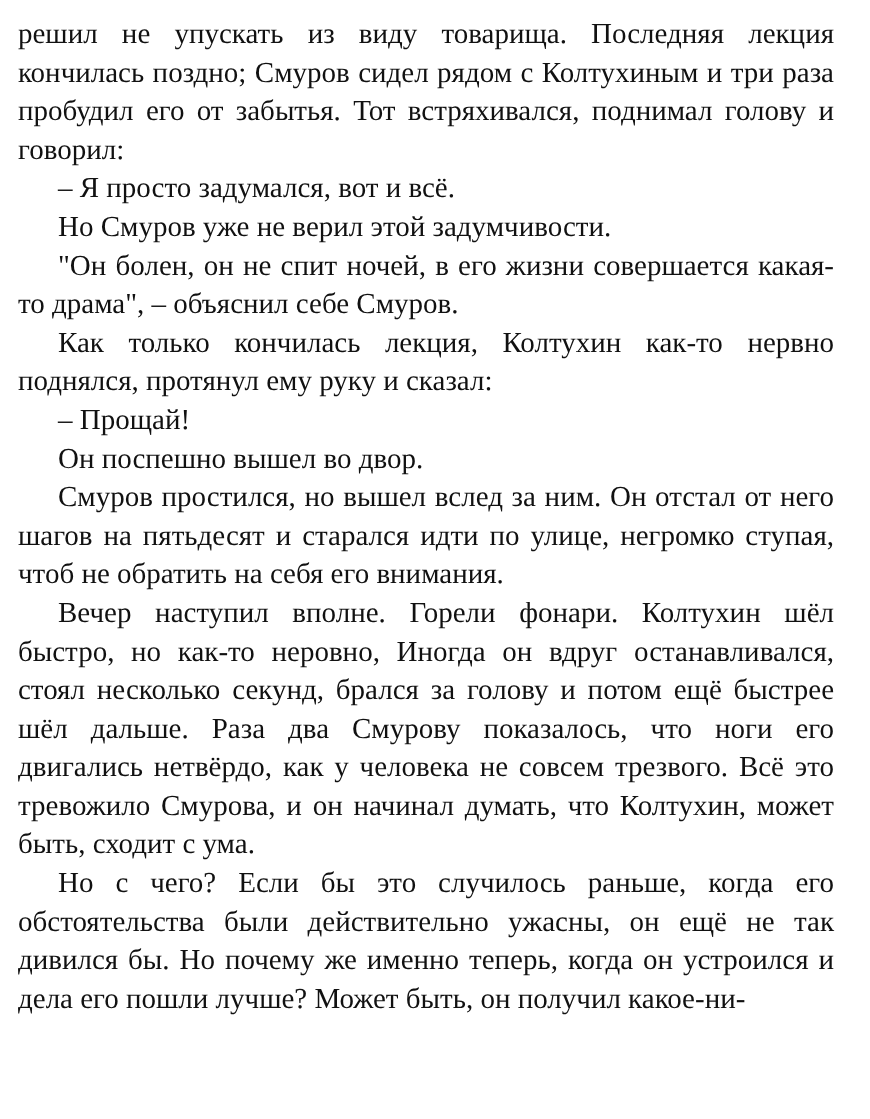решил не упускать из виду товарища. Последняя лекция кончилась поздно; Смуров сидел рядом с Колтухиным и три раза пробудил его от забытья. Тот встряхивался, поднимал голову и говорил:
– Я просто задумался, вот и всё.
Но Смуров уже не верил этой задумчивости.
"Он болен, он не спит ночей, в его жизни совершается какая-то драма", – объяснил себе Смуров.
Как только кончилась лекция, Колтухин как-то нервно поднялся, протянул ему руку и сказал:
– Прощай!
Он поспешно вышел во двор.
Смуров простился, но вышел вслед за ним. Он отстал от него шагов на пятьдесят и старался идти по улице, негромко ступая, чтоб не обратить на себя его внимания.
Вечер наступил вполне. Горели фонари. Колтухин шёл быстро, но как-то неровно, Иногда он вдруг останавливался, стоял несколько секунд, брался за голову и потом ещё быстрее шёл дальше. Раза два Смурову показалось, что ноги его двигались нетвёрдо, как у человека не совсем трезвого. Всё это тревожило Смурова, и он начинал думать, что Колтухин, может быть, сходит с ума.
Но с чего? Если бы это случилось раньше, когда его обстоятельства были действительно ужасны, он ещё не так дивился бы. Но почему же именно теперь, когда он устроился и дела его пошли лучше? Может быть, он получил какое-ни-